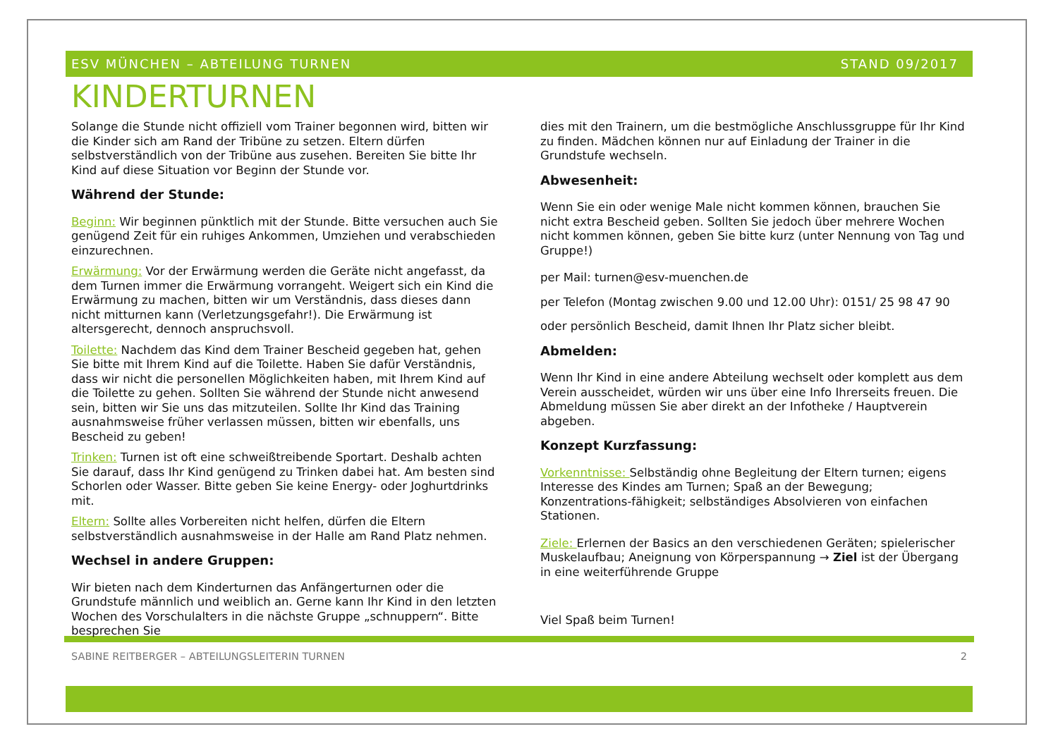ESV MÜNCHEN – ABTEILUNG TURNEN STAND 09/2017
KINDERTURNEN
Solange die Stunde nicht offiziell vom Trainer begonnen wird, bitten wir die Kinder sich am Rand der Tribüne zu setzen. Eltern dürfen selbstverständlich von der Tribüne aus zusehen. Bereiten Sie bitte Ihr Kind auf diese Situation vor Beginn der Stunde vor.
Während der Stunde:
Beginn: Wir beginnen pünktlich mit der Stunde. Bitte versuchen auch Sie genügend Zeit für ein ruhiges Ankommen, Umziehen und verabschieden einzurechnen.
Erwärmung: Vor der Erwärmung werden die Geräte nicht angefasst, da dem Turnen immer die Erwärmung vorrangeht. Weigert sich ein Kind die Erwärmung zu machen, bitten wir um Verständnis, dass dieses dann nicht mitturnen kann (Verletzungsgefahr!). Die Erwärmung ist altersgerecht, dennoch anspruchsvoll.
Toilette: Nachdem das Kind dem Trainer Bescheid gegeben hat, gehen Sie bitte mit Ihrem Kind auf die Toilette. Haben Sie dafür Verständnis, dass wir nicht die personellen Möglichkeiten haben, mit Ihrem Kind auf die Toilette zu gehen. Sollten Sie während der Stunde nicht anwesend sein, bitten wir Sie uns das mitzuteilen. Sollte Ihr Kind das Training ausnahmsweise früher verlassen müssen, bitten wir ebenfalls, uns Bescheid zu geben!
Trinken: Turnen ist oft eine schweißtreibende Sportart. Deshalb achten Sie darauf, dass Ihr Kind genügend zu Trinken dabei hat. Am besten sind Schorlen oder Wasser. Bitte geben Sie keine Energy- oder Joghurtdrinks mit.
Eltern: Sollte alles Vorbereiten nicht helfen, dürfen die Eltern selbstverständlich ausnahmsweise in der Halle am Rand Platz nehmen.
Wechsel in andere Gruppen:
Wir bieten nach dem Kinderturnen das Anfängerturnen oder die Grundstufe männlich und weiblich an. Gerne kann Ihr Kind in den letzten Wochen des Vorschulalters in die nächste Gruppe „schnuppern“. Bitte besprechen Sie
dies mit den Trainern, um die bestmögliche Anschlussgruppe für Ihr Kind zu finden. Mädchen können nur auf Einladung der Trainer in die Grundstufe wechseln.
Abwesenheit:
Wenn Sie ein oder wenige Male nicht kommen können, brauchen Sie nicht extra Bescheid geben. Sollten Sie jedoch über mehrere Wochen nicht kommen können, geben Sie bitte kurz (unter Nennung von Tag und Gruppe!)
per Mail: turnen@esv-muenchen.de
per Telefon (Montag zwischen 9.00 und 12.00 Uhr): 0151/ 25 98 47 90
oder persönlich Bescheid, damit Ihnen Ihr Platz sicher bleibt.
Abmelden:
Wenn Ihr Kind in eine andere Abteilung wechselt oder komplett aus dem Verein ausscheidet, würden wir uns über eine Info Ihrerseits freuen. Die Abmeldung müssen Sie aber direkt an der Infotheke / Hauptverein abgeben.
Konzept Kurzfassung:
Vorkenntnisse: Selbständig ohne Begleitung der Eltern turnen; eigens Interesse des Kindes am Turnen; Spaß an der Bewegung; Konzentrations-fähigkeit; selbständiges Absolvieren von einfachen Stationen.
Ziele: Erlernen der Basics an den verschiedenen Geräten; spielerischer Muskelaufbau; Aneignung von Körperspannung → Ziel ist der Übergang in eine weiterführende Gruppe
Viel Spaß beim Turnen!
SABINE REITBERGER – ABTEILUNGSLEITERIN TURNEN 2